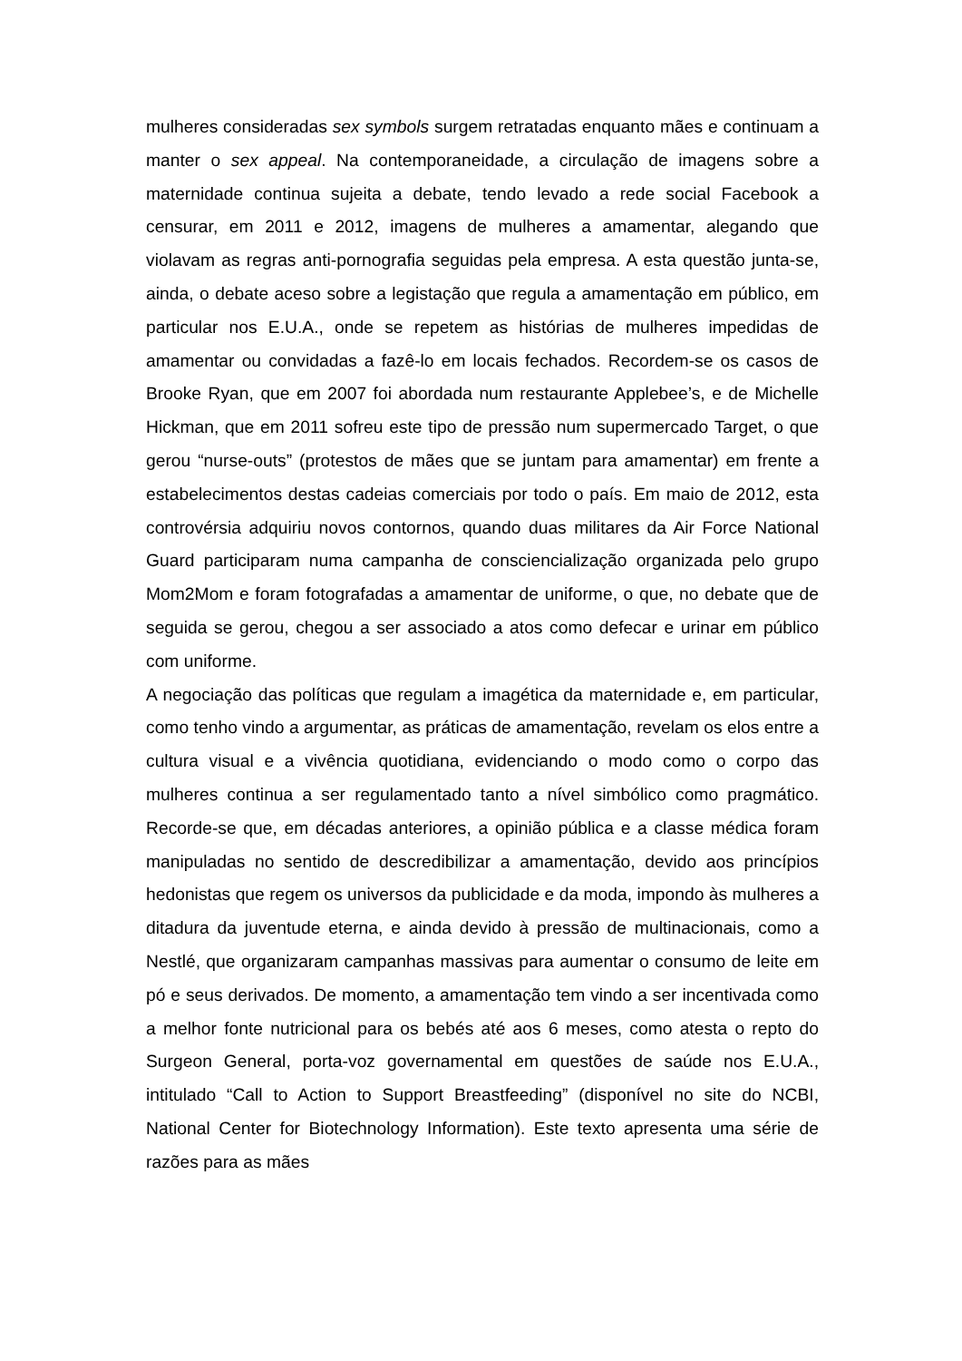mulheres consideradas sex symbols surgem retratadas enquanto mães e continuam a manter o sex appeal. Na contemporaneidade, a circulação de imagens sobre a maternidade continua sujeita a debate, tendo levado a rede social Facebook a censurar, em 2011 e 2012, imagens de mulheres a amamentar, alegando que violavam as regras anti-pornografia seguidas pela empresa. A esta questão junta-se, ainda, o debate aceso sobre a legistação que regula a amamentação em público, em particular nos E.U.A., onde se repetem as histórias de mulheres impedidas de amamentar ou convidadas a fazê-lo em locais fechados. Recordem-se os casos de Brooke Ryan, que em 2007 foi abordada num restaurante Applebee’s, e de Michelle Hickman, que em 2011 sofreu este tipo de pressão num supermercado Target, o que gerou “nurse-outs” (protestos de mães que se juntam para amamentar) em frente a estabelecimentos destas cadeias comerciais por todo o país. Em maio de 2012, esta controvérsia adquiriu novos contornos, quando duas militares da Air Force National Guard participaram numa campanha de consciencialização organizada pelo grupo Mom2Mom e foram fotografadas a amamentar de uniforme, o que, no debate que de seguida se gerou, chegou a ser associado a atos como defecar e urinar em público com uniforme.
A negociação das políticas que regulam a imagética da maternidade e, em particular, como tenho vindo a argumentar, as práticas de amamentação, revelam os elos entre a cultura visual e a vivência quotidiana, evidenciando o modo como o corpo das mulheres continua a ser regulamentado tanto a nível simbólico como pragmático. Recorde-se que, em décadas anteriores, a opinião pública e a classe médica foram manipuladas no sentido de descredibilizar a amamentação, devido aos princípios hedonistas que regem os universos da publicidade e da moda, impondo às mulheres a ditadura da juventude eterna, e ainda devido à pressão de multinacionais, como a Nestlé, que organizaram campanhas massivas para aumentar o consumo de leite em pó e seus derivados. De momento, a amamentação tem vindo a ser incentivada como a melhor fonte nutricional para os bebés até aos 6 meses, como atesta o repto do Surgeon General, porta-voz governamental em questões de saúde nos E.U.A., intitulado “Call to Action to Support Breastfeeding” (disponível no site do NCBI, National Center for Biotechnology Information). Este texto apresenta uma série de razões para as mães